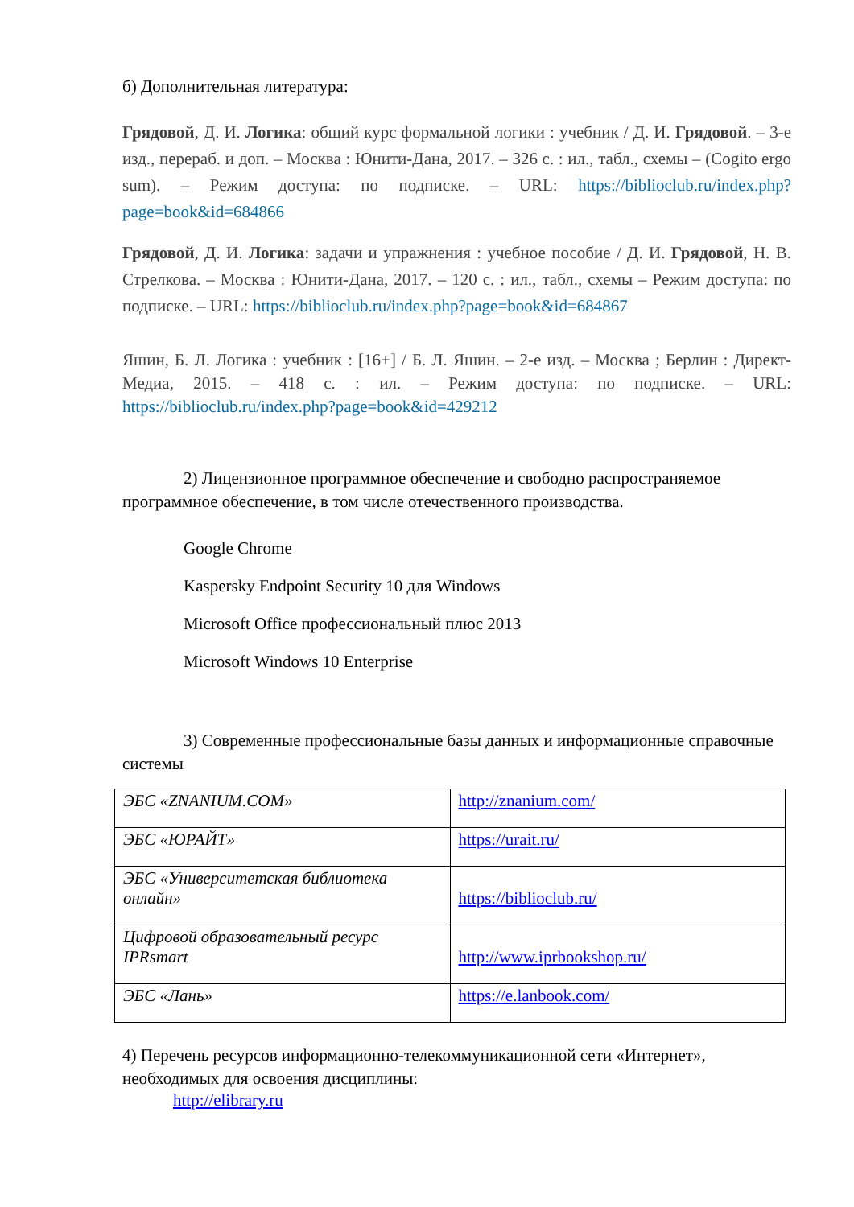б) Дополнительная литература:
Грядовой, Д. И. Логика: общий курс формальной логики : учебник / Д. И. Грядовой. – 3-е изд., перераб. и доп. – Москва : Юнити-Дана, 2017. – 326 с. : ил., табл., схемы – (Cogito ergo sum). – Режим доступа: по подписке. – URL: https://biblioclub.ru/index.php?page=book&id=684866
Грядовой, Д. И. Логика: задачи и упражнения : учебное пособие / Д. И. Грядовой, Н. В. Стрелкова. – Москва : Юнити-Дана, 2017. – 120 с. : ил., табл., схемы – Режим доступа: по подписке. – URL: https://biblioclub.ru/index.php?page=book&id=684867
Яшин, Б. Л. Логика : учебник : [16+] / Б. Л. Яшин. – 2-е изд. – Москва ; Берлин : Директ-Медиа, 2015. – 418 с. : ил. – Режим доступа: по подписке. – URL: https://biblioclub.ru/index.php?page=book&id=429212
2) Лицензионное программное обеспечение и свободно распространяемое программное обеспечение, в том числе отечественного производства.
Google Chrome
Kaspersky Endpoint Security 10 для Windows
Microsoft Office профессиональный плюс 2013
Microsoft Windows 10 Enterprise
3) Современные профессиональные базы данных и информационные справочные системы
| ЭБС «ZNANIUM.COM» | http://znanium.com/ |
| ЭБС «ЮРАЙТ» | https://urait.ru/ |
| ЭБС «Университетская библиотека онлайн» | https://biblioclub.ru/ |
| Цифровой образовательный ресурс IPRsmart | http://www.iprbookshop.ru/ |
| ЭБС «Лань» | https://e.lanbook.com/ |
4) Перечень ресурсов информационно-телекоммуникационной сети «Интернет», необходимых для освоения дисциплины:
http://elibrary.ru